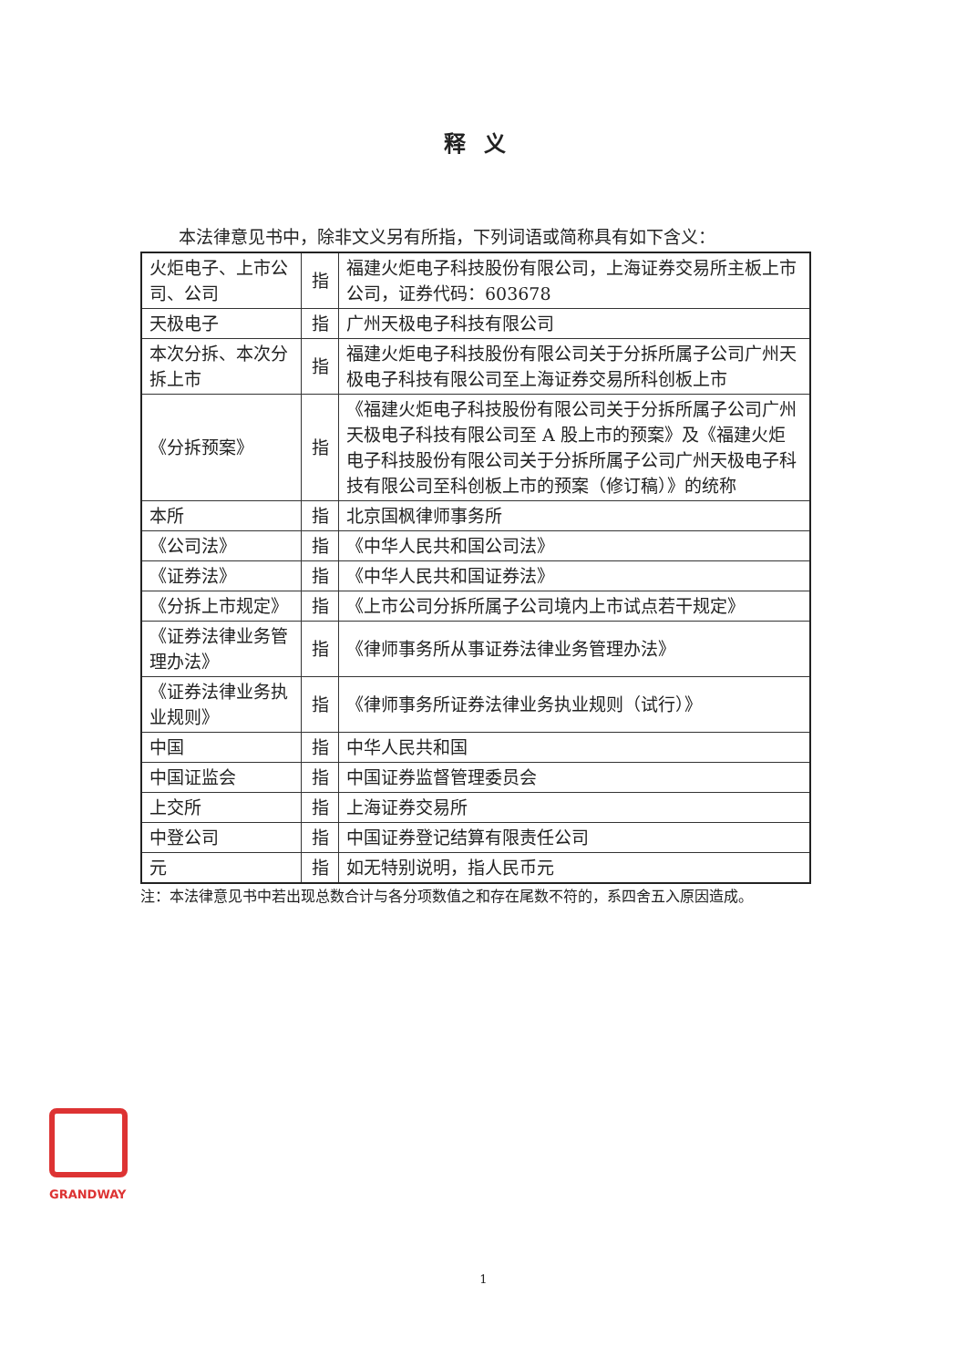释义
本法律意见书中，除非文义另有所指，下列词语或简称具有如下含义：
| 火炬电子、上市公司、公司 | 指 | 福建火炬电子科技股份有限公司，上海证券交易所主板上市公司，证券代码：603678 |
| 天极电子 | 指 | 广州天极电子科技有限公司 |
| 本次分拆、本次分拆上市 | 指 | 福建火炬电子科技股份有限公司关于分拆所属子公司广州天极电子科技有限公司至上海证券交易所科创板上市 |
| 《分拆预案》 | 指 | 《福建火炬电子科技股份有限公司关于分拆所属子公司广州天极电子科技有限公司至 A 股上市的预案》及《福建火炬电子科技股份有限公司关于分拆所属子公司广州天极电子科技有限公司至科创板上市的预案（修订稿）》的统称 |
| 本所 | 指 | 北京国枫律师事务所 |
| 《公司法》 | 指 | 《中华人民共和国公司法》 |
| 《证券法》 | 指 | 《中华人民共和国证券法》 |
| 《分拆上市规定》 | 指 | 《上市公司分拆所属子公司境内上市试点若干规定》 |
| 《证券法律业务管理办法》 | 指 | 《律师事务所从事证券法律业务管理办法》 |
| 《证券法律业务执业规则》 | 指 | 《律师事务所证券法律业务执业规则（试行）》 |
| 中国 | 指 | 中华人民共和国 |
| 中国证监会 | 指 | 中国证券监督管理委员会 |
| 上交所 | 指 | 上海证券交易所 |
| 中登公司 | 指 | 中国证券登记结算有限责任公司 |
| 元 | 指 | 如无特别说明，指人民币元 |
注：本法律意见书中若出现总数合计与各分项数值之和存在尾数不符的，系四舍五入原因造成。
GRANDWAY
1